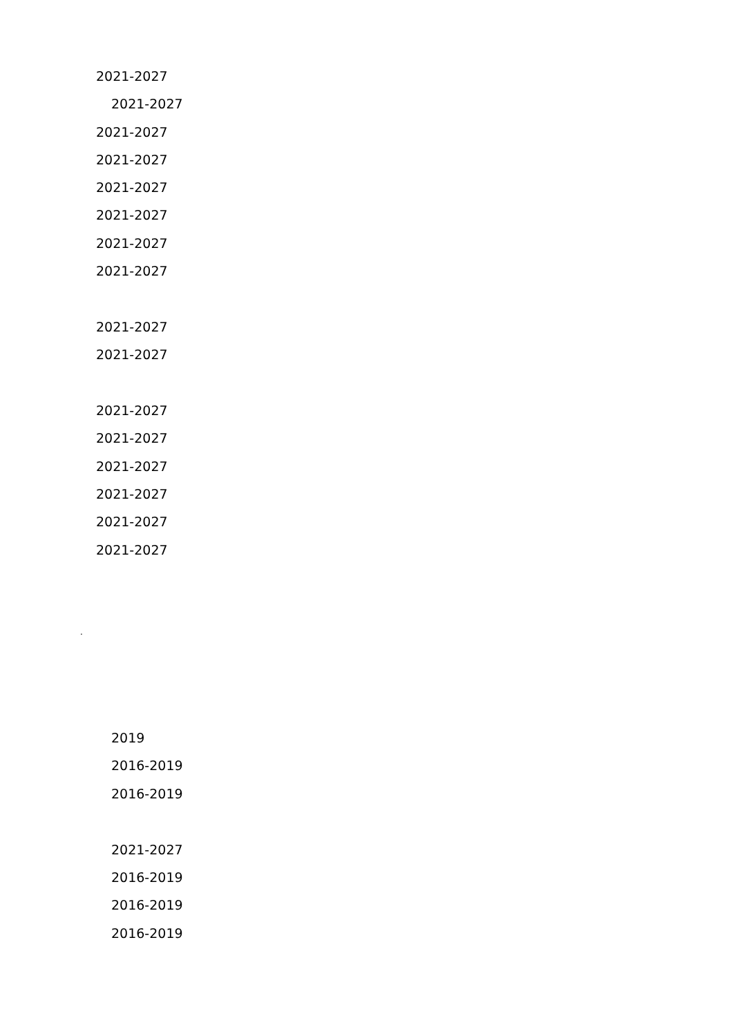2021-2027
2021-2027
2021-2027
2021-2027
2021-2027
2021-2027
2021-2027
2021-2027
2021-2027
2021-2027
2021-2027
2021-2027
2021-2027
2021-2027
2021-2027
2021-2027
.
2019
2016-2019
2016-2019
2021-2027
2016-2019
2016-2019
2016-2019